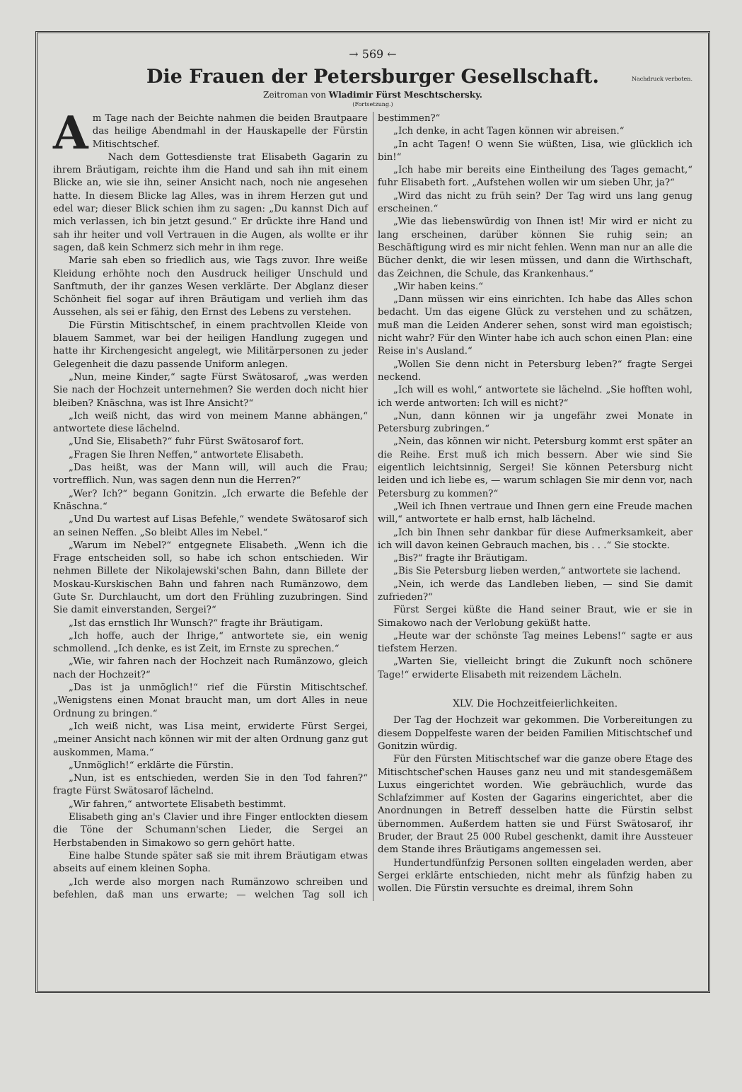→ 569 ←
Die Frauen der Petersburger Gesellschaft.
Nachdruck verboten.
Zeitroman von Wladimir Fürst Meschtschersky.
(Fortsetzung.)
Am Tage nach der Beichte nahmen die beiden Brautpaare das heilige Abendmahl in der Hauskapelle der Fürstin Mitischtschef.
Nach dem Gottesdienste trat Elisabeth Gagarin zu ihrem Bräutigam, reichte ihm die Hand und sah ihn mit einem Blicke an, wie sie ihn, seiner Ansicht nach, noch nie angesehen hatte. In diesem Blicke lag Alles, was in ihrem Herzen gut und edel war; dieser Blick schien ihm zu sagen: „Du kannst Dich auf mich verlassen, ich bin jetzt gesund.“ Er drückte ihre Hand und sah ihr heiter und voll Vertrauen in die Augen, als wollte er ihr sagen, daß kein Schmerz sich mehr in ihm rege.
Marie sah eben so friedlich aus, wie Tags zuvor. Ihre weiße Kleidung erhöhte noch den Ausdruck heiliger Unschuld und Sanftmuth, der ihr ganzes Wesen verklärte. Der Abglanz dieser Schönheit fiel sogar auf ihren Bräutigam und verlieh ihm das Aussehen, als sei er fähig, den Ernst des Lebens zu verstehen.
Die Fürstin Mitischtschef, in einem prachtvollen Kleide von blauem Sammet, war bei der heiligen Handlung zugegen und hatte ihr Kirchengesicht angelegt, wie Militärpersonen zu jeder Gelegenheit die dazu passende Uniform anlegen.
„Nun, meine Kinder,“ sagte Fürst Swätosarof, „was werden Sie nach der Hochzeit unternehmen? Sie werden doch nicht hier bleiben? Knäschna, was ist Ihre Ansicht?“
„Ich weiß nicht, das wird von meinem Manne abhängen,“ antwortete diese lächelnd.
„Und Sie, Elisabeth?“ fuhr Fürst Swätosarof fort.
„Fragen Sie Ihren Neffen,“ antwortete Elisabeth.
„Das heißt, was der Mann will, will auch die Frau; vortrefflich. Nun, was sagen denn nun die Herren?“
„Wer? Ich?“ begann Gonitzin. „Ich erwarte die Befehle der Knäschna.“
„Und Du wartest auf Lisas Befehle,“ wendete Swätosarof sich an seinen Neffen. „So bleibt Alles im Nebel.“
„Warum im Nebel?“ entgegnete Elisabeth. „Wenn ich die Frage entscheiden soll, so habe ich schon entschieden. Wir nehmen Billete der Nikolajewski'schen Bahn, dann Billete der Moskau-Kurskischen Bahn und fahren nach Rumänzowo, dem Gute Sr. Durchlaucht, um dort den Frühling zuzubringen. Sind Sie damit einverstanden, Sergei?“
„Ist das ernstlich Ihr Wunsch?“ fragte ihr Bräutigam.
„Ich hoffe, auch der Ihrige,“ antwortete sie, ein wenig schmollend. „Ich denke, es ist Zeit, im Ernste zu sprechen.“
„Wie, wir fahren nach der Hochzeit nach Rumänzowo, gleich nach der Hochzeit?“
„Das ist ja unmöglich!“ rief die Fürstin Mitischtschef. „Wenigstens einen Monat braucht man, um dort Alles in neue Ordnung zu bringen.“
„Ich weiß nicht, was Lisa meint, erwiderte Fürst Sergei, „meiner Ansicht nach können wir mit der alten Ordnung ganz gut auskommen, Mama.“
„Unmöglich!“ erklärte die Fürstin.
„Nun, ist es entschieden, werden Sie in den Tod fahren?“ fragte Fürst Swätosarof lächelnd.
„Wir fahren,“ antwortete Elisabeth bestimmt.
Elisabeth ging an's Clavier und ihre Finger entlockten diesem die Töne der Schumann'schen Lieder, die Sergei an Herbstabenden in Simakowo so gern gehört hatte.
Eine halbe Stunde später saß sie mit ihrem Bräutigam etwas abseits auf einem kleinen Sopha.
„Ich werde also morgen nach Rumänzowo schreiben und befehlen, daß man uns erwarte; — welchen Tag soll ich bestimmen?“
„Ich denke, in acht Tagen können wir abreisen.“
„In acht Tagen! O wenn Sie wüßten, Lisa, wie glücklich ich bin!“
„Ich habe mir bereits eine Eintheilung des Tages gemacht,“ fuhr Elisabeth fort. „Aufstehen wollen wir um sieben Uhr, ja?“
„Wird das nicht zu früh sein? Der Tag wird uns lang genug erscheinen.“
„Wie das liebenswürdig von Ihnen ist! Mir wird er nicht zu lang erscheinen, darüber können Sie ruhig sein; an Beschäftigung wird es mir nicht fehlen. Wenn man nur an alle die Bücher denkt, die wir lesen müssen, und dann die Wirthschaft, das Zeichnen, die Schule, das Krankenhaus.“
„Wir haben keins.“
„Dann müssen wir eins einrichten. Ich habe das Alles schon bedacht. Um das eigene Glück zu verstehen und zu schätzen, muß man die Leiden Anderer sehen, sonst wird man egoistisch; nicht wahr? Für den Winter habe ich auch schon einen Plan: eine Reise in's Ausland.“
„Wollen Sie denn nicht in Petersburg leben?“ fragte Sergei neckend.
„Ich will es wohl,“ antwortete sie lächelnd. „Sie hofften wohl, ich werde antworten: Ich will es nicht?“
„Nun, dann können wir ja ungefähr zwei Monate in Petersburg zubringen.“
„Nein, das können wir nicht. Petersburg kommt erst später an die Reihe. Erst muß ich mich bessern. Aber wie sind Sie eigentlich leichtsinnig, Sergei! Sie können Petersburg nicht leiden und ich liebe es, — warum schlagen Sie mir denn vor, nach Petersburg zu kommen?“
„Weil ich Ihnen vertraue und Ihnen gern eine Freude machen will,“ antwortete er halb ernst, halb lächelnd.
„Ich bin Ihnen sehr dankbar für diese Aufmerksamkeit, aber ich will davon keinen Gebrauch machen, bis . . .“ Sie stockte.
„Bis?“ fragte ihr Bräutigam.
„Bis Sie Petersburg lieben werden,“ antwortete sie lachend.
„Nein, ich werde das Landleben lieben, — sind Sie damit zufrieden?“
Fürst Sergei küßte die Hand seiner Braut, wie er sie in Simakowo nach der Verlobung geküßt hatte.
„Heute war der schönste Tag meines Lebens!“ sagte er aus tiefstem Herzen.
„Warten Sie, vielleicht bringt die Zukunft noch schönere Tage!“ erwiderte Elisabeth mit reizendem Lächeln.
XLV. Die Hochzeitfeierlichkeiten.
Der Tag der Hochzeit war gekommen. Die Vorbereitungen zu diesem Doppelfeste waren der beiden Familien Mitischtschef und Gonitzin würdig.
Für den Fürsten Mitischtschef war die ganze obere Etage des Mitischtschef'schen Hauses ganz neu und mit standesgemäßem Luxus eingerichtet worden. Wie gebräuchlich, wurde das Schlafzimmer auf Kosten der Gagarins eingerichtet, aber die Anordnungen in Betreff desselben hatte die Fürstin selbst übernommen. Außerdem hatten sie und Fürst Swätosarof, ihr Bruder, der Braut 25 000 Rubel geschenkt, damit ihre Aussteuer dem Stande ihres Bräutigams angemessen sei.
Hundertundfünfzig Personen sollten eingeladen werden, aber Sergei erklärte entschieden, nicht mehr als fünfzig haben zu wollen. Die Fürstin versuchte es dreimal, ihrem Sohn